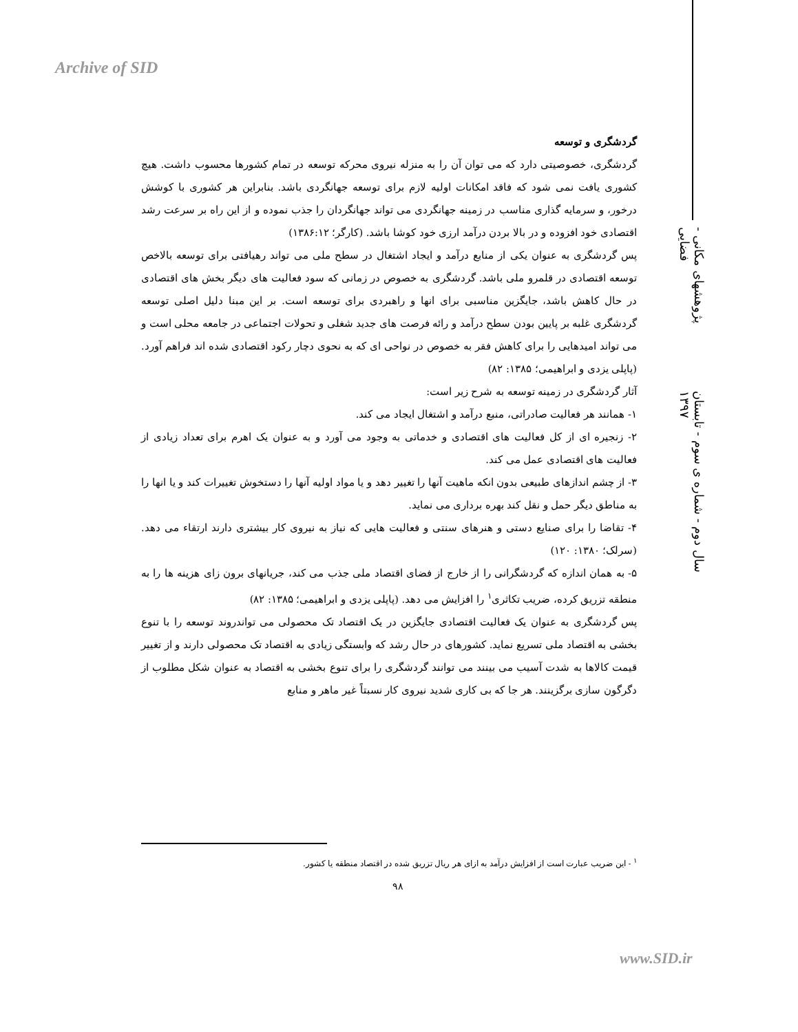Archive of SID
پژوهشهای مکانی - فضایی
سال دوم - شماره ی سوم - تابستان ۱۳۹۷
گردشگری و توسعه
گردشگری، خصوصیتی دارد که می توان آن را به منزله نیروی محرکه توسعه در تمام کشورها محسوب داشت. هیچ کشوری یافت نمی شود که فاقد امکانات اولیه لازم برای توسعه جهانگردی باشد. بنابراین هر کشوری با کوشش درخور، و سرمایه گذاری مناسب در زمینه جهانگردی می تواند جهانگردان را جذب نموده و از این راه بر سرعت رشد اقتصادی خود افزوده و در بالا بردن درآمد ارزی خود کوشا باشد. (کارگر؛ ۱۳۸۶:۱۲)
پس گردشگری به عنوان یکی از منابع درآمد و ایجاد اشتغال در سطح ملی می تواند رهیافتی برای توسعه بالاخص توسعه اقتصادی در قلمرو ملی باشد. گردشگری به خصوص در زمانی که سود فعالیت های دیگر بخش های اقتصادی در حال کاهش باشد، جایگزین مناسبی برای انها و راهبردی برای توسعه است. بر این مبنا دلیل اصلی توسعه گردشگری غلبه بر پایین بودن سطح درآمد و رائه فرصت های جدید شغلی و تحولات اجتماعی در جامعه محلی است و می تواند امیدهایی را برای کاهش فقر به خصوص در نواحی ای که به نحوی دچار رکود اقتصادی شده اند فراهم آورد. (پاپلی یزدی و ابراهیمی؛ ۱۳۸۵: ۸۲)
آثار گردشگری در زمینه توسعه به شرح زیر است:
۱- همانند هر فعالیت صادراتی، منبع درآمد و اشتغال ایجاد می کند.
۲- زنجیره ای از کل فعالیت های اقتصادی و خدماتی به وجود می آورد و به عنوان یک اهرم برای تعداد زیادی از فعالیت های اقتصادی عمل می کند.
۳- از چشم اندازهای طبیعی بدون انکه ماهیت آنها را تغییر دهد و یا مواد اولیه آنها را دستخوش تغییرات کند و یا انها را به مناطق دیگر حمل و نقل کند بهره برداری می نماید.
۴- تقاضا را برای صنایع دستی و هنرهای سنتی و فعالیت هایی که نیاز به نیروی کار بیشتری دارند ارتقاء می دهد. (سرلک؛ ۱۳۸۰: ۱۲۰)
۵- به همان اندازه که گردشگرانی را از خارج از فضای اقتصاد ملی جذب می کند، جریانهای برون زای هزینه ها را به منطقه تزریق کرده، ضریب تکاثری<sup>۱</sup> را افزایش می دهد. (پاپلی یزدی و ابراهیمی؛ ۱۳۸۵: ۸۲)
پس گردشگری به عنوان یک فعالیت اقتصادی جایگزین در یک اقتصاد تک محصولی می تواندروند توسعه را با تنوع بخشی به اقتصاد ملی تسریع نماید. کشورهای در حال رشد که وابستگی زیادی به اقتصاد تک محصولی دارند و از تغییر قیمت کالاها به شدت آسیب می بینند می توانند گردشگری را برای تنوع بخشی به اقتصاد به عنوان شکل مطلوب از دگرگون سازی برگزینند. هر جا که بی کاری شدید نیروی کار نسبتاً غیر ماهر و منابع
<sup>۱</sup> - این ضریب عبارت است از افزایش درآمد به ازای هر ریال تزریق شده در اقتصاد منطقه یا کشور.
۹۸
www.SID.ir